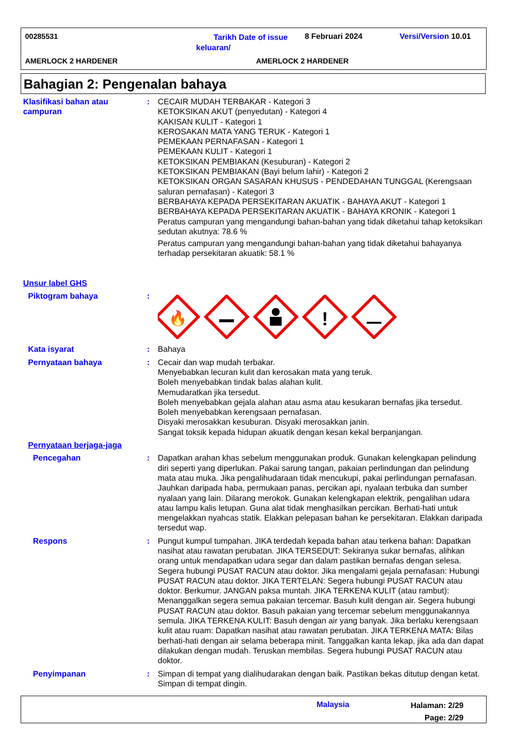00285531
Tarikh Date of issue keluaran/
8 Februari 2024 Versi/Version 10.01
AMERLOCK 2 HARDENER AMERLOCK 2 HARDENER
Bahagian 2: Pengenalan bahaya
Klasifikasi bahan atau campuran
: CECAIR MUDAH TERBAKAR - Kategori 3
KETOKSIKAN AKUT (penyedutan) - Kategori 4
KAKISAN KULIT - Kategori 1
KEROSAKAN MATA YANG TERUK - Kategori 1
PEMEKAAN PERNAFASAN - Kategori 1
PEMEKAAN KULIT - Kategori 1
KETOKSIKAN PEMBIAKAN (Kesuburan) - Kategori 2
KETOKSIKAN PEMBIAKAN (Bayi belum lahir) - Kategori 2
KETOKSIKAN ORGAN SASARAN KHUSUS - PENDEDAHAN TUNGGAL (Kerengsaan saluran pernafasan) - Kategori 3
BERBAHAYA KEPADA PERSEKITARAN AKUATIK - BAHAYA AKUT - Kategori 1
BERBAHAYA KEPADA PERSEKITARAN AKUATIK - BAHAYA KRONIK - Kategori 1
Peratus campuran yang mengandungi bahan-bahan yang tidak diketahui tahap ketoksikan sedutan akutnya: 78.6 %
Peratus campuran yang mengandungi bahan-bahan yang tidak diketahui bahayanya terhadap persekitaran akuatik: 58.1 %
Unsur label GHS
Piktogram bahaya :
🔥
!
Kata isyarat : Bahaya
Pernyataan bahaya : Cecair dan wap mudah terbakar.
Menyebabkan lecuran kulit dan kerosakan mata yang teruk.
Boleh menyebabkan tindak balas alahan kulit.
Memudaratkan jika tersedut.
Boleh menyebabkan gejala alahan atau asma atau kesukaran bernafas jika tersedut.
Boleh menyebabkan kerengsaan pernafasan.
Disyaki merosakkan kesuburan. Disyaki merosakkan janin.
Sangat toksik kepada hidupan akuatik dengan kesan kekal berpanjangan.
Pernyataan berjaga-jaga
Pencegahan : Dapatkan arahan khas sebelum menggunakan produk. Gunakan kelengkapan pelindung diri seperti yang diperlukan. Pakai sarung tangan, pakaian perlindungan dan pelindung mata atau muka. Jika pengalihudaraan tidak mencukupi, pakai perlindungan pernafasan. Jauhkan daripada haba, permukaan panas, percikan api, nyalaan terbuka dan sumber nyalaan yang lain. Dilarang merokok. Gunakan kelengkapan elektrik, pengalihan udara atau lampu kalis letupan. Guna alat tidak menghasilkan percikan. Berhati-hati untuk mengelakkan nyahcas statik. Elakkan pelepasan bahan ke persekitaran. Elakkan daripada tersedut wap.
Respons : Pungut kumpul tumpahan. JIKA terdedah kepada bahan atau terkena bahan: Dapatkan nasihat atau rawatan perubatan. JIKA TERSEDUT: Sekiranya sukar bernafas, alihkan orang untuk mendapatkan udara segar dan dalam pastikan bernafas dengan selesa. Segera hubungi PUSAT RACUN atau doktor. Jika mengalami gejala pernafasan: Hubungi PUSAT RACUN atau doktor. JIKA TERTELAN: Segera hubungi PUSAT RACUN atau doktor. Berkumur. JANGAN paksa muntah. JIKA TERKENA KULIT (atau rambut): Menanggalkan segera semua pakaian tercemar. Basuh kulit dengan air. Segera hubungi PUSAT RACUN atau doktor. Basuh pakaian yang tercemar sebelum menggunakannya semula. JIKA TERKENA KULIT: Basuh dengan air yang banyak. Jika berlaku kerengsaan kulit atau ruam: Dapatkan nasihat atau rawatan perubatan. JIKA TERKENA MATA: Bilas berhati-hati dengan air selama beberapa minit. Tanggalkan kanta lekap, jika ada dan dapat dilakukan dengan mudah. Teruskan membilas. Segera hubungi PUSAT RACUN atau doktor.
Penyimpanan : Simpan di tempat yang dialihudarakan dengan baik. Pastikan bekas ditutup dengan ketat. Simpan di tempat dingin.
Malaysia
Halaman: 2/29
Page: 2/29